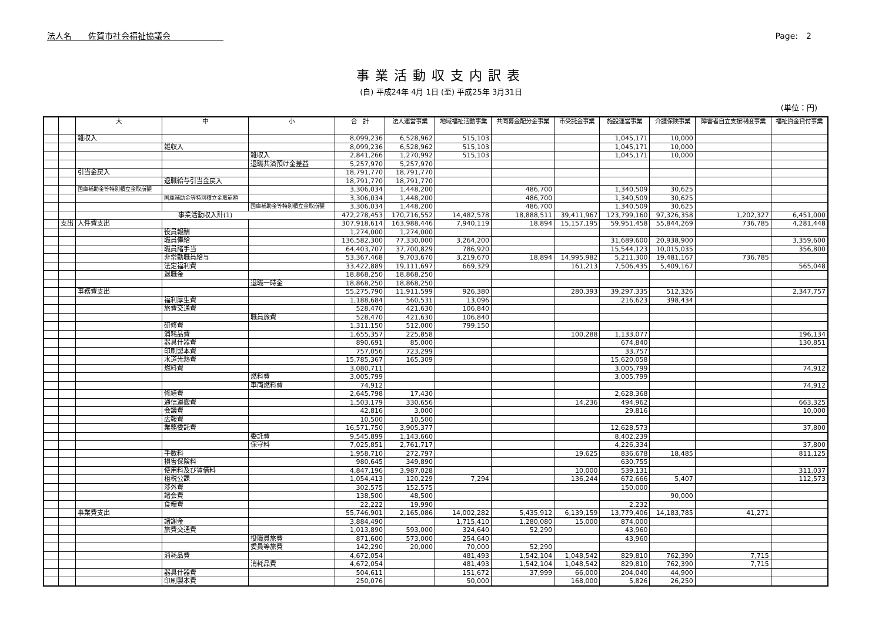法人名　　佐賀市社会福祉協議会 Page:　2
事業活動収支内訳表
(自) 平成24年 4月 1日 (至) 平成25年 3月31日
(単位：円)
| | | 大 | 中 | 小 | 合 計 | 法人運営事業 | 地域福祉活動事業 | 共同募金配分金事業 | 市受託金事業 | 施設運営事業 | 介護保険事業 | 障害者自立支援制度事業 | 福祉資金貸付事業 |
| --- | --- | --- | --- | --- | --- | --- | --- | --- | --- | --- | --- | --- | --- |
| | | 雑収入 | | | 8,099,236 | 6,528,962 | 515,103 | | | 1,045,171 | 10,000 | | |
| | | | 雑収入 | | 8,099,236 | 6,528,962 | 515,103 | | | 1,045,171 | 10,000 | | |
| | | | | 雑収入 | 2,841,266 | 1,270,992 | 515,103 | | | 1,045,171 | 10,000 | | |
| | | | | 退職共済預け金差益 | 5,257,970 | 5,257,970 | | | | | | | |
| | | 引当金戻入 | | | 18,791,770 | 18,791,770 | | | | | | | |
| | | | 退職給与引当金戻入 | | 18,791,770 | 18,791,770 | | | | | | | |
| | | 国庫補助金等特別積立金取崩額 | | | 3,306,034 | 1,448,200 | | 486,700 | | 1,340,509 | 30,625 | | |
| | | | 国庫補助金等特別積立金取崩額 | | 3,306,034 | 1,448,200 | | 486,700 | | 1,340,509 | 30,625 | | |
| | | | | 国庫補助金等特別積立金取崩額 | 3,306,034 | 1,448,200 | | 486,700 | | 1,340,509 | 30,625 | | |
| | | 事業活動収入計(1) | | | 472,278,453 | 170,716,552 | 14,482,578 | 18,888,511 | 39,411,967 | 123,799,160 | 97,326,358 | 1,202,327 | 6,451,000 |
| | 支出 | 人件費支出 | | | 307,918,614 | 163,988,446 | 7,940,119 | 18,894 | 15,157,195 | 59,951,458 | 55,844,269 | 736,785 | 4,281,448 |
| | | | 役員報酬 | | 1,274,000 | 1,274,000 | | | | | | | |
| | | | 職員俸給 | | 136,582,300 | 77,330,000 | 3,264,200 | | | 31,689,600 | 20,938,900 | | 3,359,600 |
| | | | 職員諸手当 | | 64,403,707 | 37,700,829 | 786,920 | | | 15,544,123 | 10,015,035 | | 356,800 |
| | | | 非常勤職員給与 | | 53,367,468 | 9,703,670 | 3,219,670 | 18,894 | 14,995,982 | 5,211,300 | 19,481,167 | 736,785 | |
| | | | 法定福利費 | | 33,422,889 | 19,111,697 | 669,329 | | 161,213 | 7,506,435 | 5,409,167 | | 565,048 |
| | | | 退職金 | | 18,868,250 | 18,868,250 | | | | | | | |
| | | | | 退職一時金 | 18,868,250 | 18,868,250 | | | | | | | |
| | | 事務費支出 | | | 55,275,790 | 11,911,599 | 926,380 | | 280,393 | 39,297,335 | 512,326 | | 2,347,757 |
| | | | 福利厚生費 | | 1,188,684 | 560,531 | 13,096 | | | 216,623 | 398,434 | | |
| | | | 旅費交通費 | | 528,470 | 421,630 | 106,840 | | | | | | |
| | | | | 職員旅費 | 528,470 | 421,630 | 106,840 | | | | | | |
| | | | 研修費 | | 1,311,150 | 512,000 | 799,150 | | | | | | |
| | | | 消耗品費 | | 1,655,357 | 225,858 | | | 100,288 | 1,133,077 | | | 196,134 |
| | | | 器具什器費 | | 890,691 | 85,000 | | | | 674,840 | | | 130,851 |
| | | | 印刷製本費 | | 757,056 | 723,299 | | | | 33,757 | | | |
| | | | 水道光熱費 | | 15,785,367 | 165,309 | | | | 15,620,058 | | | |
| | | | 燃料費 | | 3,080,711 | | | | | 3,005,799 | | | 74,912 |
| | | | | 燃料費 | 3,005,799 | | | | | 3,005,799 | | | |
| | | | | 車両燃料費 | 74,912 | | | | | | | | 74,912 |
| | | | 修繕費 | | 2,645,798 | 17,430 | | | | 2,628,368 | | | |
| | | | 通信運搬費 | | 1,503,179 | 330,656 | | | 14,236 | 494,962 | | | 663,325 |
| | | | 会議費 | | 42,816 | 3,000 | | | | 29,816 | | | 10,000 |
| | | | 広報費 | | 10,500 | 10,500 | | | | | | | |
| | | | 業務委託費 | | 16,571,750 | 3,905,377 | | | | 12,628,573 | | | 37,800 |
| | | | | 委託費 | 9,545,899 | 1,143,660 | | | | 8,402,239 | | | |
| | | | | 保守料 | 7,025,851 | 2,761,717 | | | | 4,226,334 | | | 37,800 |
| | | | 手数料 | | 1,958,710 | 272,797 | | | 19,625 | 836,678 | 18,485 | | 811,125 |
| | | | 損害保険料 | | 980,645 | 349,890 | | | | 630,755 | | | |
| | | | 使用料及び賃借料 | | 4,847,196 | 3,987,028 | | | 10,000 | 539,131 | | | 311,037 |
| | | | 租税公課 | | 1,054,413 | 120,229 | 7,294 | | 136,244 | 672,666 | 5,407 | | 112,573 |
| | | | 渉外費 | | 302,575 | 152,575 | | | | 150,000 | | | |
| | | | 諸会費 | | 138,500 | 48,500 | | | | | 90,000 | | |
| | | | 食糧費 | | 22,222 | 19,990 | | | | 2,232 | | | |
| | | 事業費支出 | | | 55,746,901 | 2,165,086 | 14,002,282 | 5,435,912 | 6,139,159 | 13,779,406 | 14,183,785 | 41,271 | |
| | | | 諸謝金 | | 3,884,490 | | 1,715,410 | 1,280,080 | 15,000 | 874,000 | | | |
| | | | 旅費交通費 | | 1,013,890 | 593,000 | 324,640 | 52,290 | | 43,960 | | | |
| | | | | 役職員旅費 | 871,600 | 573,000 | 254,640 | | | 43,960 | | | |
| | | | | 委員等旅費 | 142,290 | 20,000 | 70,000 | 52,290 | | | | | |
| | | | 消耗品費 | | 4,672,054 | | 481,493 | 1,542,104 | 1,048,542 | 829,810 | 762,390 | 7,715 | |
| | | | | 消耗品費 | 4,672,054 | | 481,493 | 1,542,104 | 1,048,542 | 829,810 | 762,390 | 7,715 | |
| | | | 器具什器費 | | 504,611 | | 151,672 | 37,999 | 66,000 | 204,040 | 44,900 | | |
| | | | 印刷製本費 | | 250,076 | | 50,000 | | 168,000 | 5,826 | 26,250 | | |